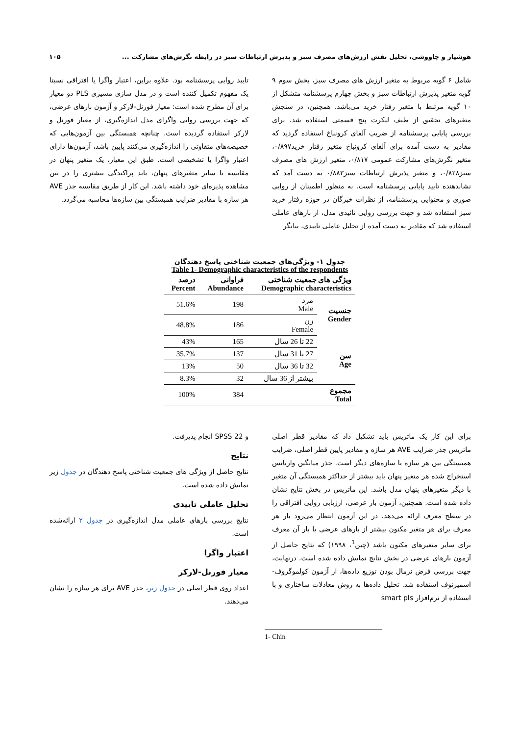هوشیار و چاووشی، تحلیل نقش ارزش‌های مصرف سبز و پذیرش ارتباطات سبز در رابطه نگرش‌های مشارکت ... ۱۰۵
شامل ۶ گویه مربوط به متغیر ارزش های مصرف سبز، بخش سوم ۹ گویه متغیر پذیرش ارتباطات سبز و بخش چهارم پرسشنامه متشکل از ۱۰ گویه مرتبط با متغیر رفتار خرید می‌باشد. همچنین، در سنجش متغیرهای تحقیق از طیف لیکرت پنج قسمتی استفاده شد. برای بررسی پایایی پرسشنامه از ضریب آلفای کرونباخ استفاده گردید که مقادیر به دست آمده برای آلفای کرونباخ متغیر رفتار خرید۰/۸۹۷، متغیر نگرش‌های مشارکت عمومی ۰/۸۱۷، متغیر ارزش های مصرف سبز۰/۸۲۸، و متغیر پذیرش ارتباطات سبز۰/۸۸۳ به دست آمد که نشاندهنده تایید پایایی پرسشنامه است. به منظور اطمینان از روایی صوری و محتوایی پرسشنامه، از نظرات خبرگان در حوزه رفتار خرید سبز استفاده شد و جهت بررسی روایی تائیدی مدل، از بارهای عاملی استفاده شد که مقادیر به دست آمده از تحلیل عاملی تاییدی، بیانگر
تایید روایی پرسشنامه بود. علاوه براین، اعتبار واگرا یا افتراقی نسبتا یک مفهوم تکمیل کننده است و در مدل سازی مسیری PLS دو معیار برای آن مطرح شده است: معیار فورنل-لارکر و آزمون بارهای عرضی، که جهت بررسی روایی واگرای مدل اندازه‌گیری، از معیار فورنل و لارکر استفاده گردیده است. چنانچه همبستگی بین آزمون‌هایی که خصیصه‌های متفاوتی را اندازه‌گیری می‌کنند پایین باشد، آزمون‌ها دارای اعتبار واگرا یا تشخیصی است. طبق این معیار، یک متغیر پنهان در مقایسه با سایر متغیرهای پنهان، باید پراکندگی بیشتری را در بین مشاهده پذیره‌ای خود داشته باشد. این کار از طریق مقایسه جذر AVE هر سازه با مقادیر ضرایب همبستگی بین سازه‌ها محاسبه می‌گردد.
جدول ۱- ویژگی‌های جمعیت شناختی پاسخ دهندگان
Table 1- Demographic characteristics of the respondents
| ویژگی های جمعیت شناختی Demographic characteristics | | فراوانی Abundance | درصد Percent |
| --- | --- | --- | --- |
| جنسیت Gender | مرد Male | 198 | 51.6% |
| | زن Female | 186 | 48.8% |
| سن Age | 22 تا 26 سال | 165 | 43% |
| | 27 تا 31 سال | 137 | 35.7% |
| | 32 تا 36 سال | 50 | 13% |
| | بیشتر از 36 سال | 32 | 8.3% |
| مجموع Total | | 384 | 100% |
برای این کار یک ماتریس باید تشکیل داد که مقادیر قطر اصلی ماتریس جذر ضرایب AVE هر سازه و مقادیر پایین قطر اصلی، ضرایب همبستگی بین هر سازه با سازه‌های دیگر است. جذر میانگین واریانس استخراج شده هر متغیر پنهان باید بیشتر از حداکثر همبستگی آن متغیر با دیگر متغیرهای پنهان مدل باشد. این ماتریس در بخش نتایج نشان داده شده است. همچنین، آزمون بار عرضی، ارزیابی روایی افتراقی را در سطح معرف ارائه می‌دهد. در این آزمون انتظار می‌رود بار هر معرف برای هر متغیر مکنون بیشتر از بارهای عرضی یا بار آن معرف برای سایر متغیرهای مکنون باشد (چین<sup>1</sup>، ۱۹۹۸) که نتایج حاصل از آزمون بارهای عرضی در بخش نتایج نمایش داده شده است. درنهایت، جهت بررسی فرض نرمال بودن توزیع داده‌ها، از آزمون کولموگروف-اسمیرنوف استفاده شد. تحلیل داده‌ها به روش معادلات ساختاری و با استفاده از نرم‌افزار smart pls
و SPSS 22 انجام پذیرفت.
نتایج
نتایج حاصل از ویژگی های جمعیت شناختی پاسخ دهندگان در جدول زیر نمایش داده شده است.
تحلیل عاملی تاییدی
نتایج بررسی بارهای عاملی مدل اندازه‌گیری در جدول ۲ ارائه‌شده است.
اعتبار واگرا
معیار فورنل-لارکر
اعداد روی قطر اصلی در جدول زیر، جذر AVE برای هر سازه را نشان می‌دهند.
1- Chin